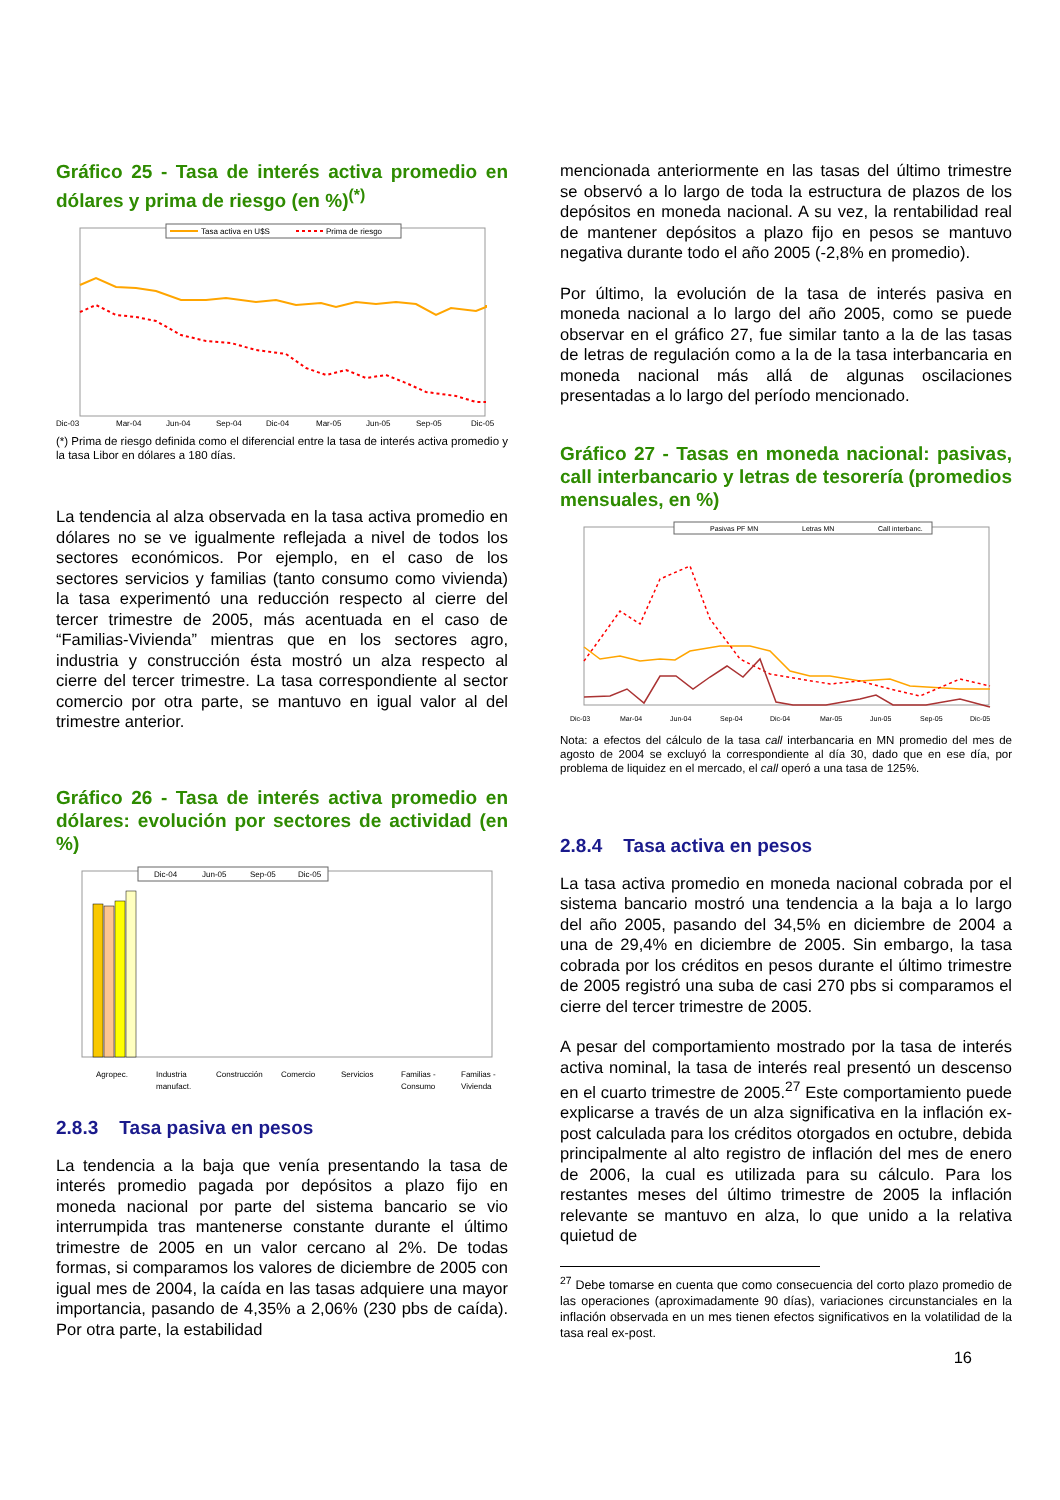Gráfico 25 - Tasa de interés activa promedio en dólares y prima de riesgo (en %)<sup>(*)</sup>
Tasa activa en U$S
Prima de riesgo
Dic-03
Mar-04
Jun-04
Sep-04
Dic-04
Mar-05
Jun-05
Sep-05
Dic-05
(*) Prima de riesgo definida como el diferencial entre la tasa de interés activa promedio y la tasa Libor en dólares a 180 días.
La tendencia al alza observada en la tasa activa promedio en dólares no se ve igualmente reflejada a nivel de todos los sectores económicos. Por ejemplo, en el caso de los sectores servicios y familias (tanto consumo como vivienda) la tasa experimentó una reducción respecto al cierre del tercer trimestre de 2005, más acentuada en el caso de “Familias-Vivienda” mientras que en los sectores agro, industria y construcción ésta mostró un alza respecto al cierre del tercer trimestre. La tasa correspondiente al sector comercio por otra parte, se mantuvo en igual valor al del trimestre anterior.
Gráfico 26 - Tasa de interés activa promedio en dólares: evolución por sectores de actividad (en %)
Dic-04
Jun-05
Sep-05
Dic-05
Agropec.
Industria
Construcción
Comercio
Servicios
Familias -
Familias -
manufact.
Consumo
Vivienda
2.8.3 Tasa pasiva en pesos
La tendencia a la baja que venía presentando la tasa de interés promedio pagada por depósitos a plazo fijo en moneda nacional por parte del sistema bancario se vio interrumpida tras mantenerse constante durante el último trimestre de 2005 en un valor cercano al 2%. De todas formas, si comparamos los valores de diciembre de 2005 con igual mes de 2004, la caída en las tasas adquiere una mayor importancia, pasando de 4,35% a 2,06% (230 pbs de caída). Por otra parte, la estabilidad
mencionada anteriormente en las tasas del último trimestre se observó a lo largo de toda la estructura de plazos de los depósitos en moneda nacional. A su vez, la rentabilidad real de mantener depósitos a plazo fijo en pesos se mantuvo negativa durante todo el año 2005 (-2,8% en promedio).
Por último, la evolución de la tasa de interés pasiva en moneda nacional a lo largo del año 2005, como se puede observar en el gráfico 27, fue similar tanto a la de las tasas de letras de regulación como a la de la tasa interbancaria en moneda nacional más allá de algunas oscilaciones presentadas a lo largo del período mencionado.
Gráfico 27 - Tasas en moneda nacional: pasivas, call interbancario y letras de tesorería (promedios mensuales, en %)
Pasivas PF MN
Letras MN
Call interbanc.
Dic-03
Mar-04
Jun-04
Sep-04
Dic-04
Mar-05
Jun-05
Sep-05
Dic-05
Nota: a efectos del cálculo de la tasa call interbancaria en MN promedio del mes de agosto de 2004 se excluyó la correspondiente al día 30, dado que en ese día, por problema de liquidez en el mercado, el call operó a una tasa de 125%.
2.8.4 Tasa activa en pesos
La tasa activa promedio en moneda nacional cobrada por el sistema bancario mostró una tendencia a la baja a lo largo del año 2005, pasando del 34,5% en diciembre de 2004 a una de 29,4% en diciembre de 2005. Sin embargo, la tasa cobrada por los créditos en pesos durante el último trimestre de 2005 registró una suba de casi 270 pbs si comparamos el cierre del tercer trimestre de 2005.
A pesar del comportamiento mostrado por la tasa de interés activa nominal, la tasa de interés real presentó un descenso en el cuarto trimestre de 2005.<sup>27</sup> Este comportamiento puede explicarse a través de un alza significativa en la inflación ex-post calculada para los créditos otorgados en octubre, debida principalmente al alto registro de inflación del mes de enero de 2006, la cual es utilizada para su cálculo. Para los restantes meses del último trimestre de 2005 la inflación relevante se mantuvo en alza, lo que unido a la relativa quietud de
<sup>27</sup> Debe tomarse en cuenta que como consecuencia del corto plazo promedio de las operaciones (aproximadamente 90 días), variaciones circunstanciales en la inflación observada en un mes tienen efectos significativos en la volatilidad de la tasa real ex-post.
16